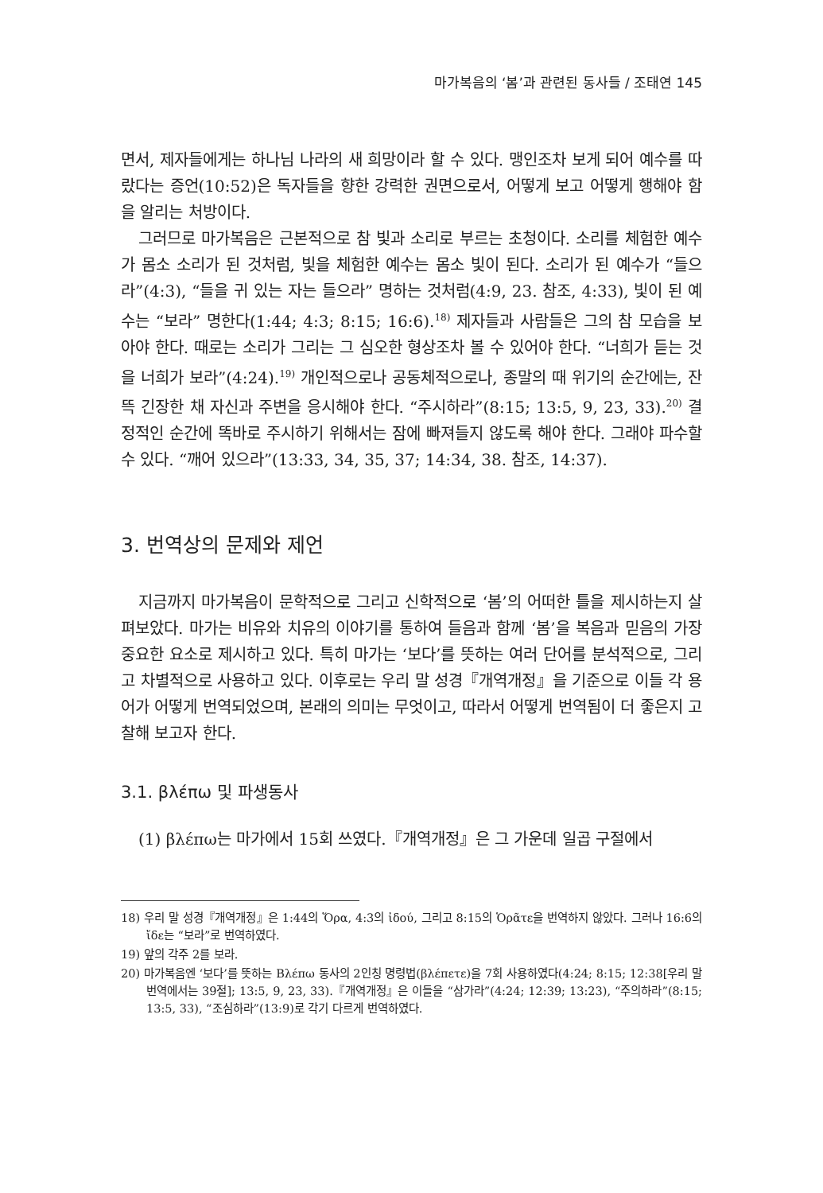마가복음의 ‘봄’과 관련된 동사들 / 조태연 145
면서, 제자들에게는 하나님 나라의 새 희망이라 할 수 있다. 맹인조차 보게 되어 예수를 따랐다는 증언(10:52)은 독자들을 향한 강력한 권면으로서, 어떻게 보고 어떻게 행해야 함을 알리는 처방이다.
그러므로 마가복음은 근본적으로 참 빛과 소리로 부르는 초청이다. 소리를 체험한 예수가 몸소 소리가 된 것처럼, 빛을 체험한 예수는 몸소 빛이 된다. 소리가 된 예수가 “들으라”(4:3), “들을 귀 있는 자는 들으라” 명하는 것처럼(4:9, 23. 참조, 4:33), 빛이 된 예수는 “보라” 명한다(1:44; 4:3; 8:15; 16:6).<sup>18)</sup> 제자들과 사람들은 그의 참 모습을 보아야 한다. 때로는 소리가 그리는 그 심오한 형상조차 볼 수 있어야 한다. “너희가 듣는 것을 너희가 보라”(4:24).<sup>19)</sup> 개인적으로나 공동체적으로나, 종말의 때 위기의 순간에는, 잔뜩 긴장한 채 자신과 주변을 응시해야 한다. “주시하라”(8:15; 13:5, 9, 23, 33).<sup>20)</sup> 결정적인 순간에 똑바로 주시하기 위해서는 잠에 빠져들지 않도록 해야 한다. 그래야 파수할 수 있다. “깨어 있으라”(13:33, 34, 35, 37; 14:34, 38. 참조, 14:37).
3. 번역상의 문제와 제언
지금까지 마가복음이 문학적으로 그리고 신학적으로 ‘봄’의 어떠한 틀을 제시하는지 살펴보았다. 마가는 비유와 치유의 이야기를 통하여 들음과 함께 ‘봄’을 복음과 믿음의 가장 중요한 요소로 제시하고 있다. 특히 마가는 ‘보다’를 뜻하는 여러 단어를 분석적으로, 그리고 차별적으로 사용하고 있다. 이후로는 우리 말 성경『개역개정』을 기준으로 이들 각 용어가 어떻게 번역되었으며, 본래의 의미는 무엇이고, 따라서 어떻게 번역됨이 더 좋은지 고찰해 보고자 한다.
3.1. βλέπω 및 파생동사
(1) βλέπω는 마가에서 15회 쓰였다.『개역개정』은 그 가운데 일곱 구절에서
18) 우리 말 성경『개역개정』은 1:44의 Ὅρα, 4:3의 ἰδού, 그리고 8:15의 Ὁρᾶτε을 번역하지 않았다. 그러나 16:6의 ἴδε는 “보라”로 번역하였다.
19) 앞의 각주 2를 보라.
20) 마가복음엔 ‘보다’를 뜻하는 Βλέπω 동사의 2인칭 명령법(βλέπετε)을 7회 사용하였다(4:24; 8:15; 12:38[우리 말 번역에서는 39절]; 13:5, 9, 23, 33).『개역개정』은 이들을 “삼가라”(4:24; 12:39; 13:23), “주의하라”(8:15; 13:5, 33), “조심하라”(13:9)로 각기 다르게 번역하였다.